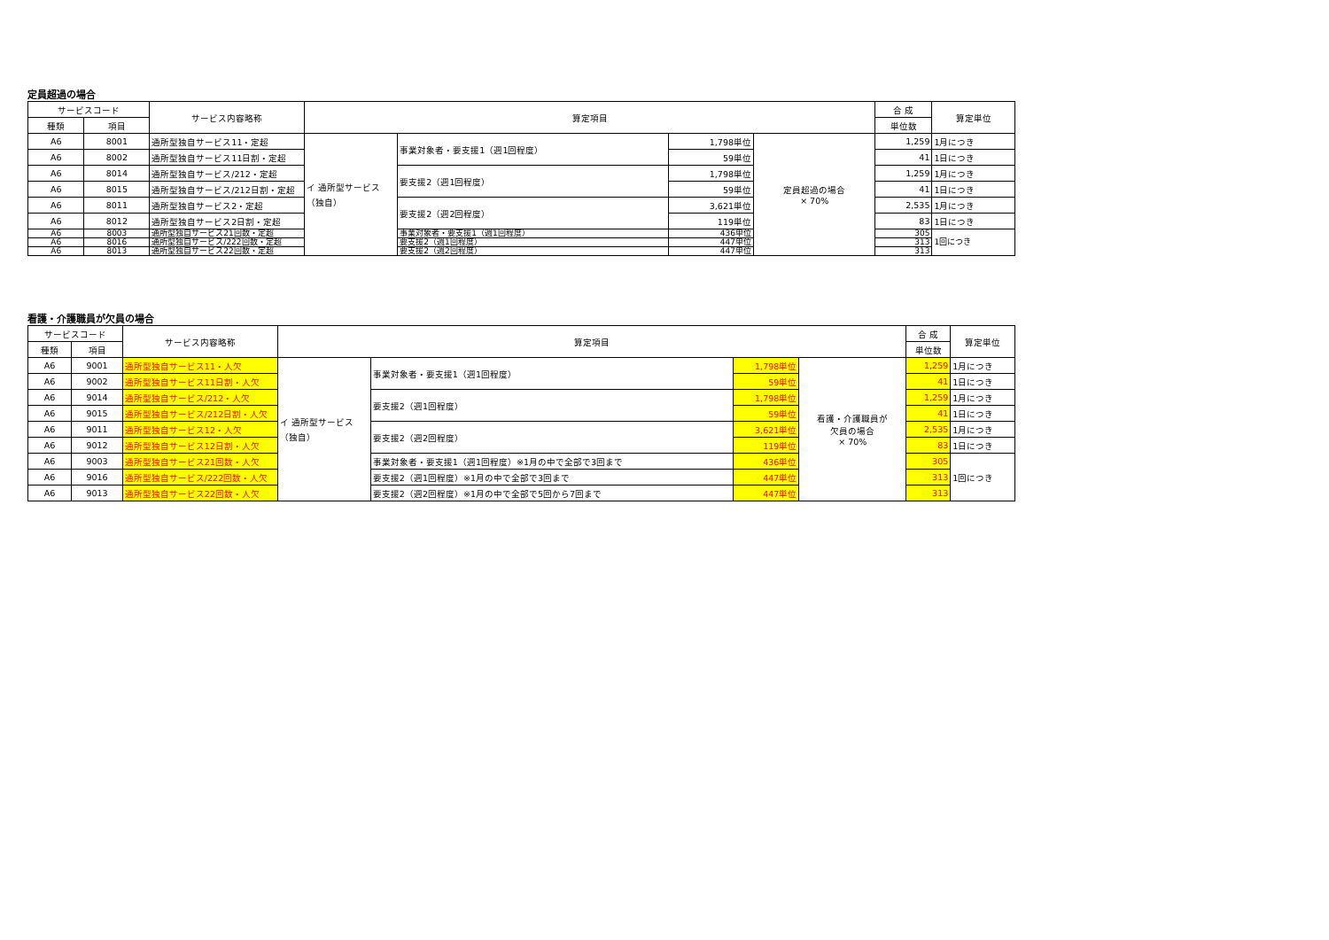定員超過の場合
| サービスコード | | サービス内容略称 | 算定項目 | | | | 合 成 | 算定単位 |
| --- | --- | --- | --- | --- | --- | --- | --- | --- |
| 種類 | 項目 | | | | | | 単位数 | |
| A6 | 8001 | 通所型独自サービス11・定超 | イ 通所型サービス （独自） | 事業対象者・要支援1（週1回程度） | 1,798単位 | 定員超過の場合 × 70% | 1,259 | 1月につき |
| A6 | 8002 | 通所型独自サービス11日割・定超 | | | 59単位 | | 41 | 1日につき |
| A6 | 8014 | 通所型独自サービス/212・定超 | | 要支援2（週1回程度） | 1,798単位 | | 1,259 | 1月につき |
| A6 | 8015 | 通所型独自サービス/212日割・定超 | | | 59単位 | | 41 | 1日につき |
| A6 | 8011 | 通所型独自サービス2・定超 | | 要支援2（週2回程度） | 3,621単位 | | 2,535 | 1月につき |
| A6 | 8012 | 通所型独自サービス2日割・定超 | | | 119単位 | | 83 | 1日につき |
| A6 | 8003 | 通所型独自サービス21回数・定超 | | 事業対象者・要支援1（週1回程度） | 436単位 | | 305 | 1回につき |
| A6 | 8016 | 通所型独自サービス/222回数・定超 | | 要支援2（週1回程度） | 447単位 | | 313 | |
| A6 | 8013 | 通所型独自サービス22回数・定超 | | 要支援2（週2回程度） | 447単位 | | 313 | |
看護・介護職員が欠員の場合
| サービスコード | | サービス内容略称 | 算定項目 | | | | 合 成 | 算定単位 |
| --- | --- | --- | --- | --- | --- | --- | --- | --- |
| 種類 | 項目 | | | | | | 単位数 | |
| A6 | 9001 | 通所型独自サービス11・人欠 | イ 通所型サービス （独自） | 事業対象者・要支援1（週1回程度） | 1,798単位 | 看護・介護職員が 欠員の場合 × 70% | 1,259 | 1月につき |
| A6 | 9002 | 通所型独自サービス11日割・人欠 | | | 59単位 | | 41 | 1日につき |
| A6 | 9014 | 通所型独自サービス/212・人欠 | | 要支援2（週1回程度） | 1,798単位 | | 1,259 | 1月につき |
| A6 | 9015 | 通所型独自サービス/212日割・人欠 | | | 59単位 | | 41 | 1日につき |
| A6 | 9011 | 通所型独自サービス12・人欠 | | 要支援2（週2回程度） | 3,621単位 | | 2,535 | 1月につき |
| A6 | 9012 | 通所型独自サービス12日割・人欠 | | | 119単位 | | 83 | 1日につき |
| A6 | 9003 | 通所型独自サービス21回数・人欠 | | 事業対象者・要支援1（週1回程度）※1月の中で全部で3回まで | 436単位 | | 305 | 1回につき |
| A6 | 9016 | 通所型独自サービス/222回数・人欠 | | 要支援2（週1回程度）※1月の中で全部で3回まで | 447単位 | | 313 | |
| A6 | 9013 | 通所型独自サービス22回数・人欠 | | 要支援2（週2回程度）※1月の中で全部で5回から7回まで | 447単位 | | 313 | |